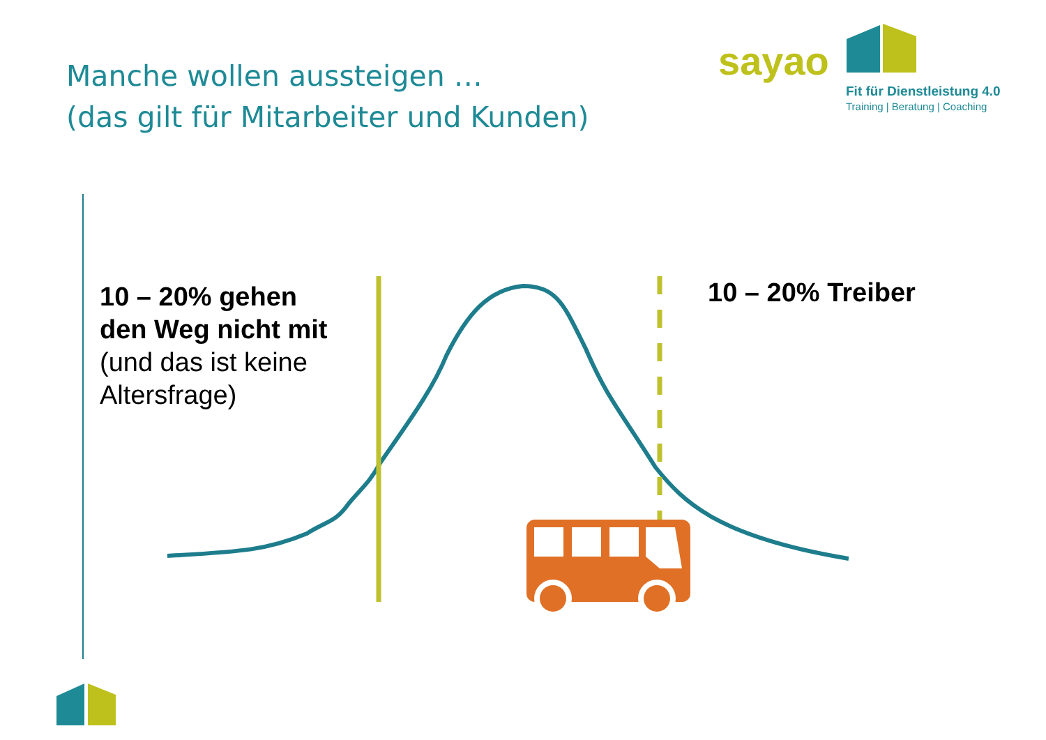Manche wollen aussteigen …
(das gilt für Mitarbeiter und Kunden)
sayao
Fit für Dienstleistung 4.0
Training | Beratung | Coaching
10 – 20% gehen den Weg nicht mit (und das ist keine Altersfrage)
10 – 20% Treiber